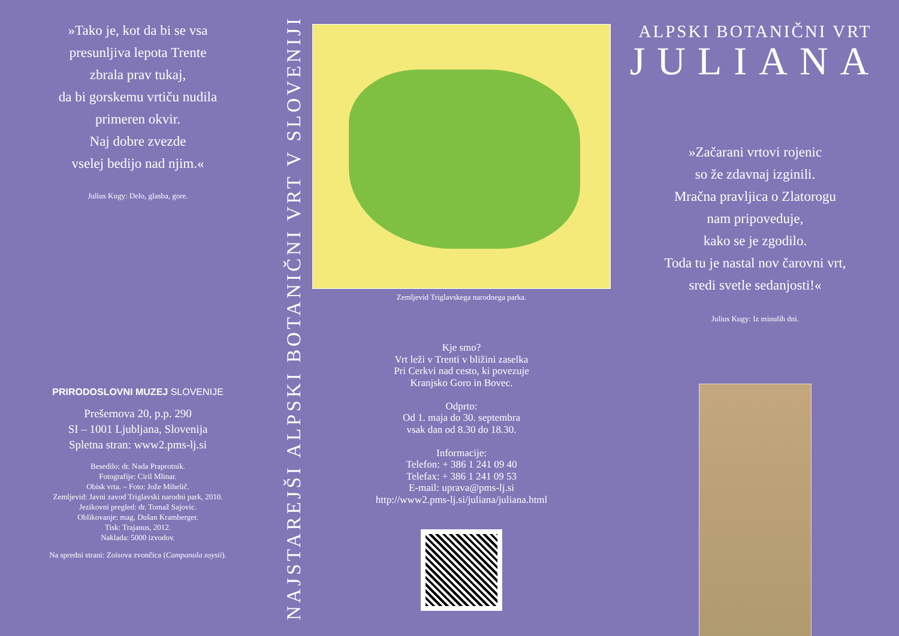»Tako je, kot da bi se vsa
presunljiva lepota Trente
zbrala prav tukaj,
da bi gorskemu vrtiču nudila
primeren okvir.
Naj dobre zvezde
vselej bedijo nad njim.«
Julius Kugy: Delo, glasba, gore.
PRIRODOSLOVNI MUZEJ SLOVENIJE
Prešernova 20, p.p. 290
SI – 1001 Ljubljana, Slovenija
Spletna stran: www2.pms-lj.si
Besedilo: dr. Nada Praprotnik.
Fotografije: Ciril Mlinar.
Obisk vrta. – Foto: Jože Mihelič.
Zemljevid: Javni zavod Triglavski narodni park, 2010.
Jezikovni pregled: dr. Tomaž Sajovic.
Oblikovanje: mag. Dušan Kramberger.
Tisk: Trajanus, 2012.
Naklada: 5000 izvodov.
Na spredni strani: Zoisova zvončica (Campanula zoysii).
NAJSTAREJŠI ALPSKI BOTANIČNI VRT V SLOVENIJI
Zemljevid Triglavskega narodnega parka.
Kje smo?
Vrt leži v Trenti v bližini zaselka
Pri Cerkvi nad cesto, ki povezuje
Kranjsko Goro in Bovec.
Odprto:
Od 1. maja do 30. septembra
vsak dan od 8.30 do 18.30.
Informacije:
Telefon: + 386 1 241 09 40
Telefax: + 386 1 241 09 53
E-mail: uprava@pms-lj.si
http://www2.pms-lj.si/juliana/juliana.html
ALPSKI BOTANIČNI VRT
JULIANA
»Začarani vrtovi rojenic
so že zdavnaj izginili.
Mračna pravljica o Zlatorogu
nam pripoveduje,
kako se je zgodilo.
Toda tu je nastal nov čarovni vrt,
sredi svetle sedanjosti!«
Julius Kugy: Iz minulih dni.